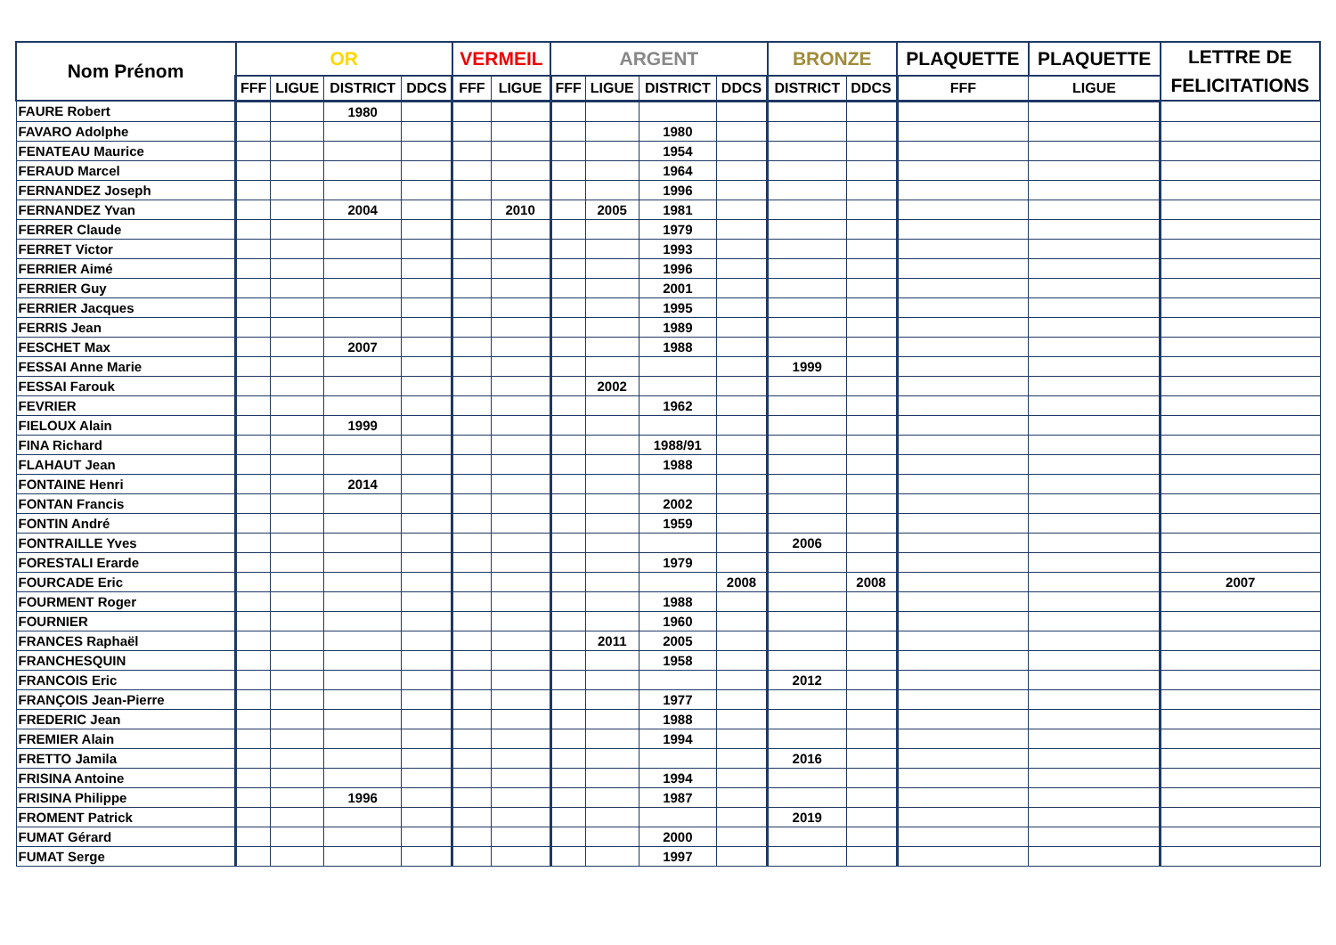| Nom Prénom | OR | | | | VERMEIL | | ARGENT | | | | BRONZE | | PLAQUETTE | PLAQUETTE | LETTRE DE FELICITATIONS |
| --- | --- | --- | --- | --- | --- | --- | --- | --- | --- | --- | --- | --- | --- | --- | --- |
| | FFF | LIGUE | DISTRICT | DDCS | FFF | LIGUE | FFF | LIGUE | DISTRICT | DDCS | DISTRICT | DDCS | FFF | LIGUE | |
| FAURE Robert | | | 1980 | | | | | | | | | | | | |
| FAVARO Adolphe | | | | | | | | | 1980 | | | | | | |
| FENATEAU Maurice | | | | | | | | | 1954 | | | | | | |
| FERAUD Marcel | | | | | | | | | 1964 | | | | | | |
| FERNANDEZ Joseph | | | | | | | | | 1996 | | | | | | |
| FERNANDEZ Yvan | | | 2004 | | | 2010 | | 2005 | 1981 | | | | | | |
| FERRER Claude | | | | | | | | | 1979 | | | | | | |
| FERRET Victor | | | | | | | | | 1993 | | | | | | |
| FERRIER Aimé | | | | | | | | | 1996 | | | | | | |
| FERRIER Guy | | | | | | | | | 2001 | | | | | | |
| FERRIER Jacques | | | | | | | | | 1995 | | | | | | |
| FERRIS Jean | | | | | | | | | 1989 | | | | | | |
| FESCHET Max | | | 2007 | | | | | | 1988 | | | | | | |
| FESSAI Anne Marie | | | | | | | | | | | 1999 | | | | |
| FESSAI Farouk | | | | | | | | 2002 | | | | | | | |
| FEVRIER | | | | | | | | | 1962 | | | | | | |
| FIELOUX Alain | | | 1999 | | | | | | | | | | | | |
| FINA Richard | | | | | | | | | 1988/91 | | | | | | |
| FLAHAUT Jean | | | | | | | | | 1988 | | | | | | |
| FONTAINE Henri | | | 2014 | | | | | | | | | | | | |
| FONTAN Francis | | | | | | | | | 2002 | | | | | | |
| FONTIN André | | | | | | | | | 1959 | | | | | | |
| FONTRAILLE Yves | | | | | | | | | | | 2006 | | | | |
| FORESTALI Erarde | | | | | | | | | 1979 | | | | | | |
| FOURCADE Eric | | | | | | | | | | 2008 | | 2008 | | | 2007 |
| FOURMENT Roger | | | | | | | | | 1988 | | | | | | |
| FOURNIER | | | | | | | | | 1960 | | | | | | |
| FRANCES Raphaël | | | | | | | | 2011 | 2005 | | | | | | |
| FRANCHESQUIN | | | | | | | | | 1958 | | | | | | |
| FRANCOIS Eric | | | | | | | | | | | 2012 | | | | |
| FRANÇOIS Jean-Pierre | | | | | | | | | 1977 | | | | | | |
| FREDERIC Jean | | | | | | | | | 1988 | | | | | | |
| FREMIER Alain | | | | | | | | | 1994 | | | | | | |
| FRETTO Jamila | | | | | | | | | | | 2016 | | | | |
| FRISINA Antoine | | | | | | | | | 1994 | | | | | | |
| FRISINA Philippe | | | 1996 | | | | | | 1987 | | | | | | |
| FROMENT Patrick | | | | | | | | | | | 2019 | | | | |
| FUMAT Gérard | | | | | | | | | 2000 | | | | | | |
| FUMAT Serge | | | | | | | | | 1997 | | | | | | |